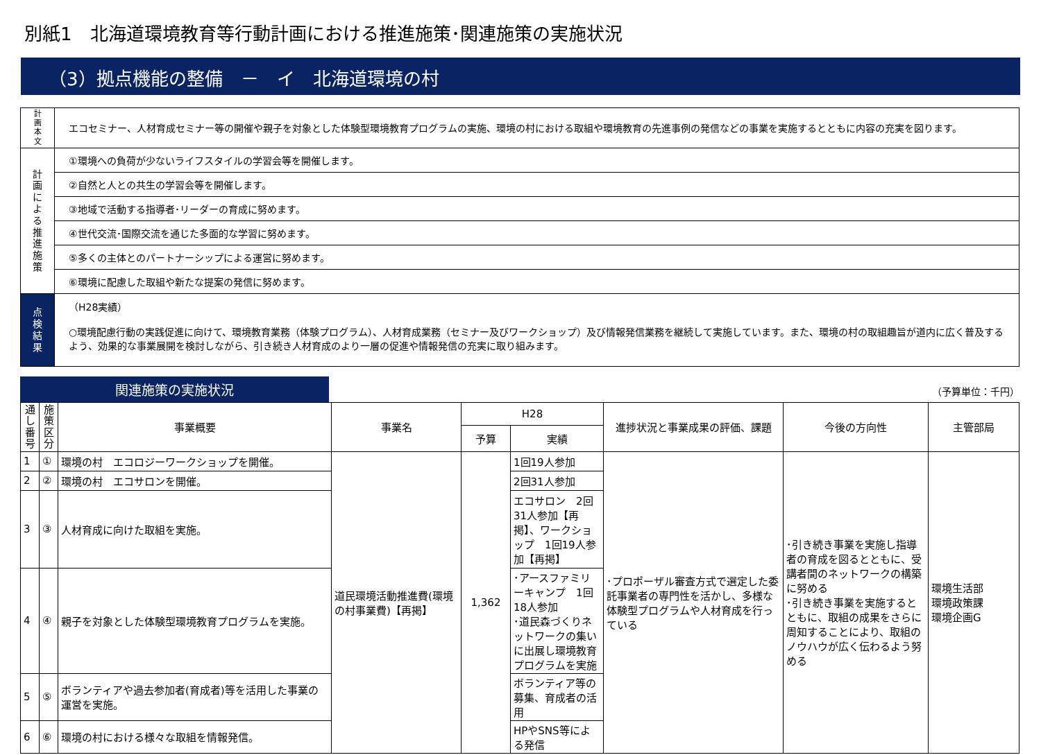別紙1　北海道環境教育等行動計画における推進施策･関連施策の実施状況
（3）拠点機能の整備　－　イ　北海道環境の村
| 計 画 本 文 | エコセミナー、人材育成セミナー等の開催や親子を対象とした体験型環境教育プログラムの実施、環境の村における取組や環境教育の先進事例の発信などの事業を実施するとともに内容の充実を図ります。 |
| 計 画 に よ る 推 進 施 策 | ①環境への負荷が少ないライフスタイルの学習会等を開催します。 |
| | ②自然と人との共生の学習会等を開催します。 |
| | ③地域で活動する指導者･リーダーの育成に努めます。 |
| | ④世代交流･国際交流を通じた多面的な学習に努めます。 |
| | ⑤多くの主体とのパートナーシップによる運営に努めます。 |
| | ⑥環境に配慮した取組や新たな提案の発信に努めます。 |
| 点 検 結 果 | （H28実績） ○環境配慮行動の実践促進に向けて、環境教育業務（体験プログラム）、人材育成業務（セミナー及びワークショップ）及び情報発信業務を継続して実施しています。また、環境の村の取組趣旨が道内に広く普及するよう、効果的な事業展開を検討しながら、引き続き人材育成のより一層の促進や情報発信の充実に取り組みます。 |
関連施策の実施状況
（予算単位：千円）
| 通し番号 | 施策区分 | 事業概要 | 事業名 | H28 | | 進捗状況と事業成果の評価、課題 | 今後の方向性 | 主管部局 |
| --- | --- | --- | --- | --- | --- | --- | --- | --- |
| | | | | 予算 | 実績 | | | |
| 1 | ① | 環境の村 エコロジーワークショップを開催。 | 道民環境活動推進費(環境の村事業費)【再掲】 | 1,362 | 1回19人参加 | ･プロポーザル審査方式で選定した委託事業者の専門性を活かし、多様な体験型プログラムや人材育成を行っている | ･引き続き事業を実施し指導者の育成を図るとともに、受講者間のネットワークの構築に努める ･引き続き事業を実施するとともに、取組の成果をさらに周知することにより、取組のノウハウが広く伝わるよう努める | 環境生活部 環境政策課 環境企画G |
| 2 | ② | 環境の村 エコサロンを開催。 | | | 2回31人参加 | | | |
| 3 | ③ | 人材育成に向けた取組を実施。 | | | エコサロン 2回31人参加【再掲】、ワークショップ 1回19人参加【再掲】 | | | |
| 4 | ④ | 親子を対象とした体験型環境教育プログラムを実施。 | | | ･アースファミリーキャンプ 1回18人参加 ･道民森づくりネットワークの集いに出展し環境教育プログラムを実施 | | | |
| 5 | ⑤ | ボランティアや過去参加者(育成者)等を活用した事業の運営を実施。 | | | ボランティア等の募集、育成者の活用 | | | |
| 6 | ⑥ | 環境の村における様々な取組を情報発信。 | | | HPやSNS等による発信 | | | |